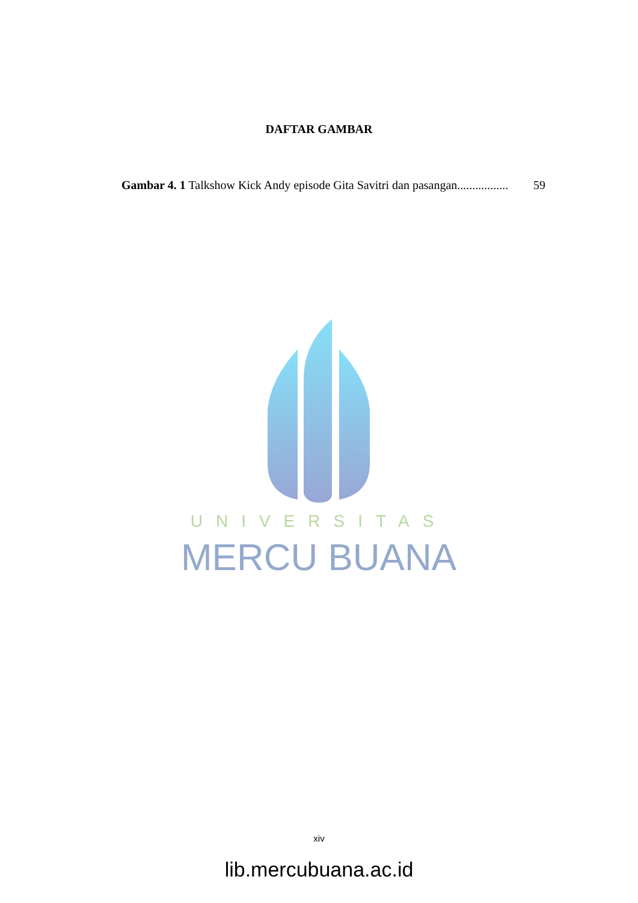DAFTAR GAMBAR
Gambar 4. 1 Talkshow Kick Andy episode Gita Savitri dan pasangan................. 59
UNIVERSITAS
MERCU BUANA
xiv
lib.mercubuana.ac.id